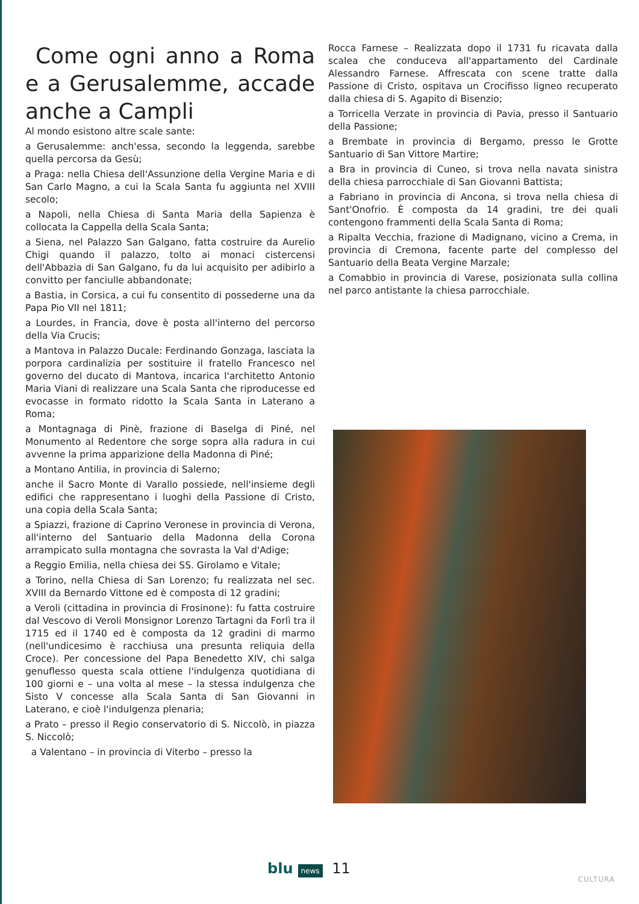Come ogni anno a Roma e a Gerusalemme, accade anche a Campli
Al mondo esistono altre scale sante:
a Gerusalemme: anch'essa, secondo la leggenda, sarebbe quella percorsa da Gesù;
a Praga: nella Chiesa dell'Assunzione della Vergine Maria e di San Carlo Magno, a cui la Scala Santa fu aggiunta nel XVIII secolo;
a Napoli, nella Chiesa di Santa Maria della Sapienza è collocata la Cappella della Scala Santa;
a Siena, nel Palazzo San Galgano, fatta costruire da Aurelio Chigi quando il palazzo, tolto ai monaci cistercensi dell'Abbazia di San Galgano, fu da lui acquisito per adibirlo a convitto per fanciulle abbandonate;
a Bastia, in Corsica, a cui fu consentito di possederne una da Papa Pio VII nel 1811;
a Lourdes, in Francia, dove è posta all'interno del percorso della Via Crucis;
a Mantova in Palazzo Ducale: Ferdinando Gonzaga, lasciata la porpora cardinalizia per sostituire il fratello Francesco nel governo del ducato di Mantova, incarica l'architetto Antonio Maria Viani di realizzare una Scala Santa che riproducesse ed evocasse in formato ridotto la Scala Santa in Laterano a Roma;
a Montagnaga di Pinè, frazione di Baselga di Piné, nel Monumento al Redentore che sorge sopra alla radura in cui avvenne la prima apparizione della Madonna di Piné;
a Montano Antilia, in provincia di Salerno;
anche il Sacro Monte di Varallo possiede, nell'insieme degli edifici che rappresentano i luoghi della Passione di Cristo, una copia della Scala Santa;
a Spiazzi, frazione di Caprino Veronese in provincia di Verona, all'interno del Santuario della Madonna della Corona arrampicato sulla montagna che sovrasta la Val d'Adige;
a Reggio Emilia, nella chiesa dei SS. Girolamo e Vitale;
a Torino, nella Chiesa di San Lorenzo; fu realizzata nel sec. XVIII da Bernardo Vittone ed è composta di 12 gradini;
a Veroli (cittadina in provincia di Frosinone): fu fatta costruire dal Vescovo di Veroli Monsignor Lorenzo Tartagni da Forlì tra il 1715 ed il 1740 ed è composta da 12 gradini di marmo (nell'undicesimo è racchiusa una presunta reliquia della Croce). Per concessione del Papa Benedetto XIV, chi salga genuflesso questa scala ottiene l'indulgenza quotidiana di 100 giorni e – una volta al mese – la stessa indulgenza che Sisto V concesse alla Scala Santa di San Giovanni in Laterano, e cioè l'indulgenza plenaria;
a Prato – presso il Regio conservatorio di S. Niccolò, in piazza S. Niccolò;
a Valentano – in provincia di Viterbo – presso la
Rocca Farnese – Realizzata dopo il 1731 fu ricavata dalla scalea che conduceva all'appartamento del Cardinale Alessandro Farnese. Affrescata con scene tratte dalla Passione di Cristo, ospitava un Crocifisso ligneo recuperato dalla chiesa di S. Agapito di Bisenzio;
a Torricella Verzate in provincia di Pavia, presso il Santuario della Passione;
a Brembate in provincia di Bergamo, presso le Grotte Santuario di San Vittore Martire;
a Bra in provincia di Cuneo, si trova nella navata sinistra della chiesa parrocchiale di San Giovanni Battista;
a Fabriano in provincia di Ancona, si trova nella chiesa di Sant'Onofrio. È composta da 14 gradini, tre dei quali contengono frammenti della Scala Santa di Roma;
a Ripalta Vecchia, frazione di Madignano, vicino a Crema, in provincia di Cremona, facente parte del complesso del Santuario della Beata Vergine Marzale;
a Comabbio in provincia di Varese, posizionata sulla collina nel parco antistante la chiesa parrocchiale.
blu news 11
CULTURA